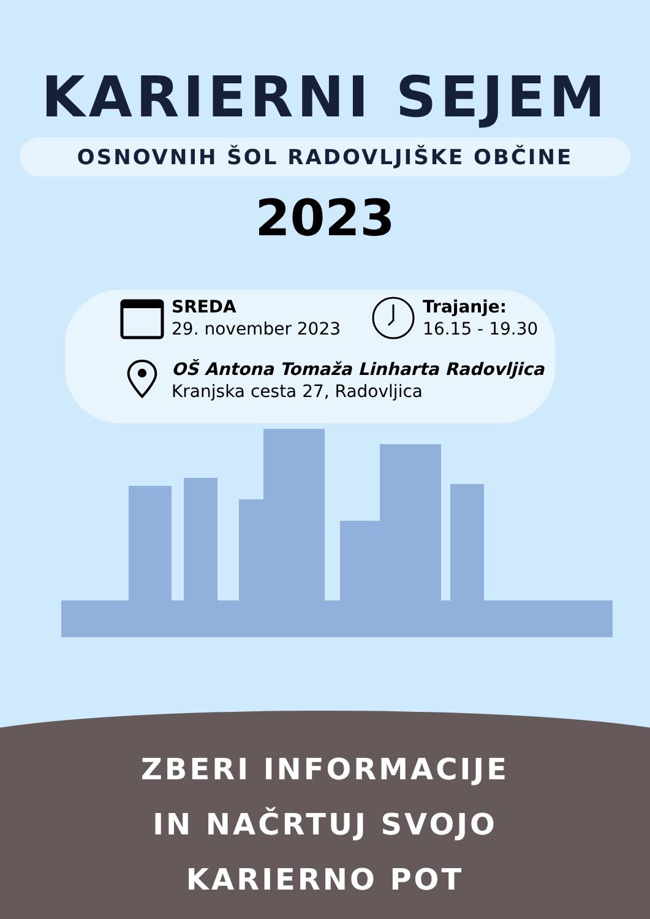KARIERNI SEJEM
OSNOVNIH ŠOL RADOVLJIŠKE OBČINE
2023
SREDA
29. november 2023
Trajanje:
16.15 - 19.30
OŠ Antona Tomaža Linharta Radovljica
Kranjska cesta 27, Radovljica
ZBERI INFORMACIJE
IN NAČRTUJ SVOJO
KARIERNO POT